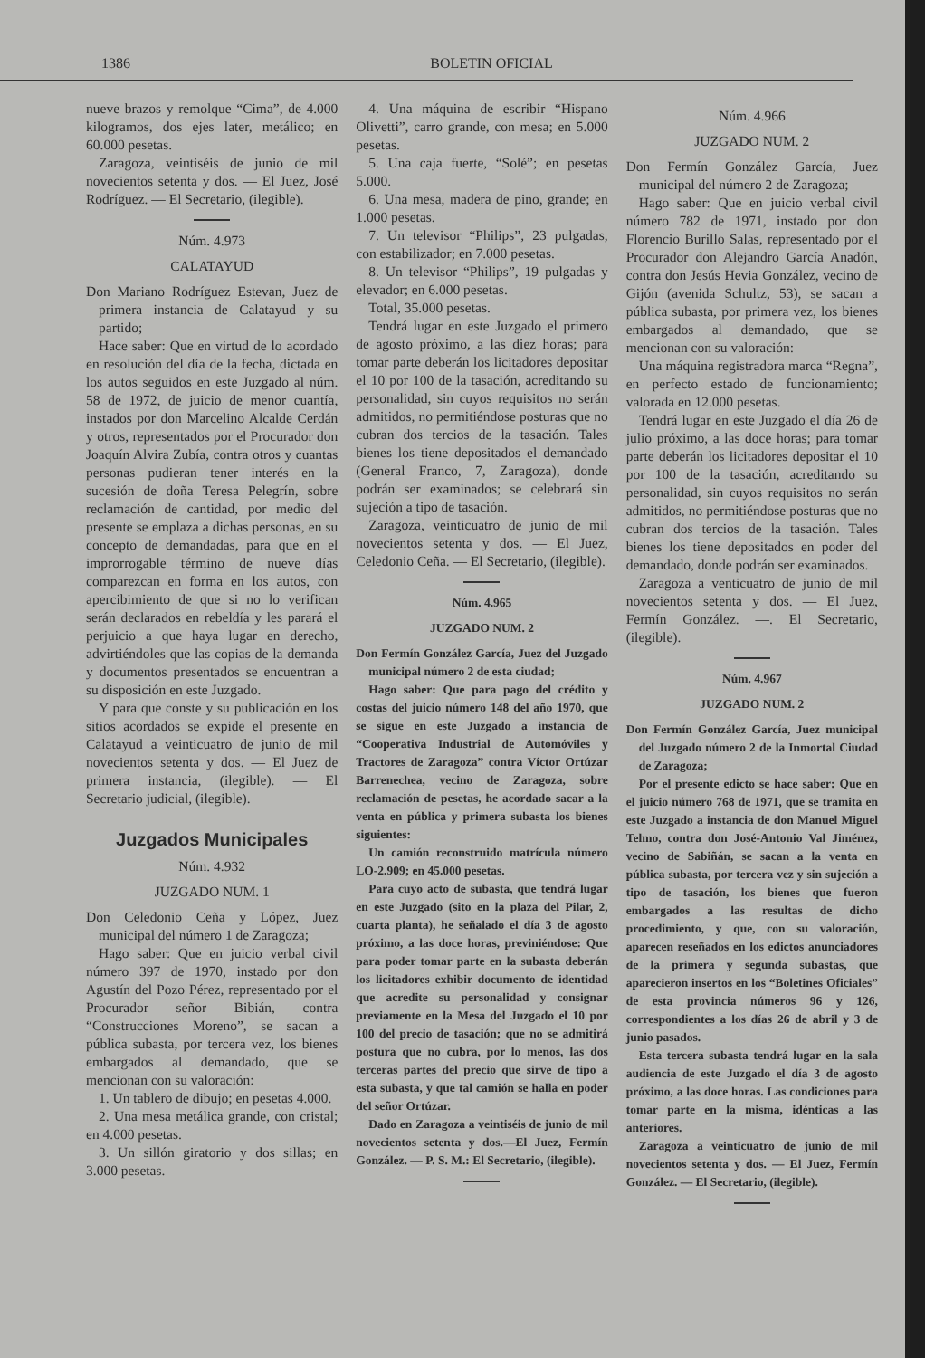1386 BOLETIN OFICIAL
nueve brazos y remolque “Cima”, de 4.000 kilogramos, dos ejes later, metálico; en 60.000 pesetas.
Zaragoza, veintiséis de junio de mil novecientos setenta y dos. — El Juez, José Rodríguez. — El Secretario, (ilegible).
Núm. 4.973
CALATAYUD
Don Mariano Rodríguez Estevan, Juez de primera instancia de Calatayud y su partido;
Hace saber: Que en virtud de lo acordado en resolución del día de la fecha, dictada en los autos seguidos en este Juzgado al núm. 58 de 1972, de juicio de menor cuantía, instados por don Marcelino Alcalde Cerdán y otros, representados por el Procurador don Joaquín Alvira Zubía, contra otros y cuantas personas pudieran tener interés en la sucesión de doña Teresa Pelegrín, sobre reclamación de cantidad, por medio del presente se emplaza a dichas personas, en su concepto de demandadas, para que en el improrrogable término de nueve días comparezcan en forma en los autos, con apercibimiento de que si no lo verifican serán declarados en rebeldía y les parará el perjuicio a que haya lugar en derecho, advirtiéndoles que las copias de la demanda y documentos presentados se encuentran a su disposición en este Juzgado.
Y para que conste y su publicación en los sitios acordados se expide el presente en Calatayud a veinticuatro de junio de mil novecientos setenta y dos. — El Juez de primera instancia, (ilegible). — El Secretario judicial, (ilegible).
Juzgados Municipales
Núm. 4.932
JUZGADO NUM. 1
Don Celedonio Ceña y López, Juez municipal del número 1 de Zaragoza;
Hago saber: Que en juicio verbal civil número 397 de 1970, instado por don Agustín del Pozo Pérez, representado por el Procurador señor Bibián, contra “Construcciones Moreno”, se sacan a pública subasta, por tercera vez, los bienes embargados al demandado, que se mencionan con su valoración:
1. Un tablero de dibujo; en pesetas 4.000.
2. Una mesa metálica grande, con cristal; en 4.000 pesetas.
3. Un sillón giratorio y dos sillas; en 3.000 pesetas.
4. Una máquina de escribir “Hispano Olivetti”, carro grande, con mesa; en 5.000 pesetas.
5. Una caja fuerte, “Solé”; en pesetas 5.000.
6. Una mesa, madera de pino, grande; en 1.000 pesetas.
7. Un televisor “Philips”, 23 pulgadas, con estabilizador; en 7.000 pesetas.
8. Un televisor “Philips”, 19 pulgadas y elevador; en 6.000 pesetas.
Total, 35.000 pesetas.
Tendrá lugar en este Juzgado el primero de agosto próximo, a las diez horas; para tomar parte deberán los licitadores depositar el 10 por 100 de la tasación, acreditando su personalidad, sin cuyos requisitos no serán admitidos, no permitiéndose posturas que no cubran dos tercios de la tasación. Tales bienes los tiene depositados el demandado (General Franco, 7, Zaragoza), donde podrán ser examinados; se celebrará sin sujeción a tipo de tasación.
Zaragoza, veinticuatro de junio de mil novecientos setenta y dos. — El Juez, Celedonio Ceña. — El Secretario, (ilegible).
Núm. 4.965
JUZGADO NUM. 2
Don Fermín González García, Juez del Juzgado municipal número 2 de esta ciudad;
Hago saber: Que para pago del crédito y costas del juicio número 148 del año 1970, que se sigue en este Juzgado a instancia de “Cooperativa Industrial de Automóviles y Tractores de Zaragoza” contra Víctor Ortúzar Barrenechea, vecino de Zaragoza, sobre reclamación de pesetas, he acordado sacar a la venta en pública y primera subasta los bienes siguientes:
Un camión reconstruido matrícula número LO-2.909; en 45.000 pesetas.
Para cuyo acto de subasta, que tendrá lugar en este Juzgado (sito en la plaza del Pilar, 2, cuarta planta), he señalado el día 3 de agosto próximo, a las doce horas, previniéndose: Que para poder tomar parte en la subasta deberán los licitadores exhibir documento de identidad que acredite su personalidad y consignar previamente en la Mesa del Juzgado el 10 por 100 del precio de tasación; que no se admitirá postura que no cubra, por lo menos, las dos terceras partes del precio que sirve de tipo a esta subasta, y que tal camión se halla en poder del señor Ortúzar.
Dado en Zaragoza a veintiséis de junio de mil novecientos setenta y dos.—El Juez, Fermín González. — P. S. M.: El Secretario, (ilegible).
Núm. 4.966
JUZGADO NUM. 2
Don Fermín González García, Juez municipal del número 2 de Zaragoza;
Hago saber: Que en juicio verbal civil número 782 de 1971, instado por don Florencio Burillo Salas, representado por el Procurador don Alejandro García Anadón, contra don Jesús Hevia González, vecino de Gijón (avenida Schultz, 53), se sacan a pública subasta, por primera vez, los bienes embargados al demandado, que se mencionan con su valoración:
Una máquina registradora marca “Regna”, en perfecto estado de funcionamiento; valorada en 12.000 pesetas.
Tendrá lugar en este Juzgado el día 26 de julio próximo, a las doce horas; para tomar parte deberán los licitadores depositar el 10 por 100 de la tasación, acreditando su personalidad, sin cuyos requisitos no serán admitidos, no permitiéndose posturas que no cubran dos tercios de la tasación. Tales bienes los tiene depositados en poder del demandado, donde podrán ser examinados.
Zaragoza a venticuatro de junio de mil novecientos setenta y dos. — El Juez, Fermín González. —. El Secretario, (ilegible).
Núm. 4.967
JUZGADO NUM. 2
Don Fermín González García, Juez municipal del Juzgado número 2 de la Inmortal Ciudad de Zaragoza;
Por el presente edicto se hace saber: Que en el juicio número 768 de 1971, que se tramita en este Juzgado a instancia de don Manuel Miguel Telmo, contra don José-Antonio Val Jiménez, vecino de Sabiñán, se sacan a la venta en pública subasta, por tercera vez y sin sujeción a tipo de tasación, los bienes que fueron embargados a las resultas de dicho procedimiento, y que, con su valoración, aparecen reseñados en los edictos anunciadores de la primera y segunda subastas, que aparecieron insertos en los “Boletines Oficiales” de esta provincia números 96 y 126, correspondientes a los días 26 de abril y 3 de junio pasados.
Esta tercera subasta tendrá lugar en la sala audiencia de este Juzgado el día 3 de agosto próximo, a las doce horas. Las condiciones para tomar parte en la misma, idénticas a las anteriores.
Zaragoza a veinticuatro de junio de mil novecientos setenta y dos. — El Juez, Fermín González. — El Secretario, (ilegible).